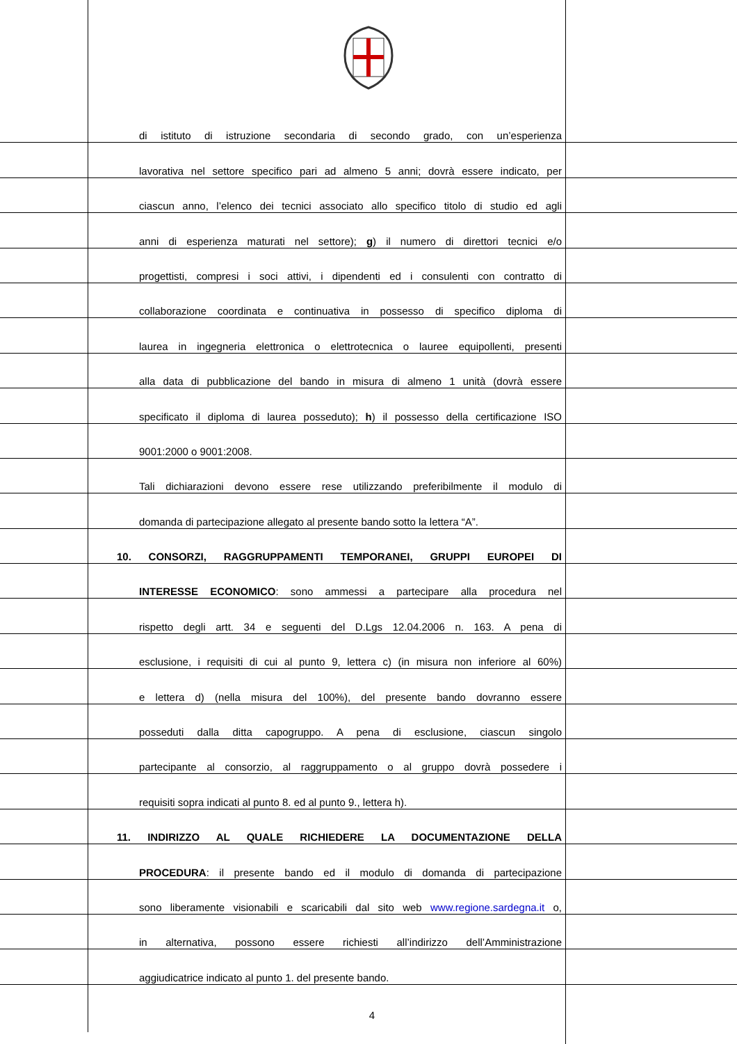di istituto di istruzione secondaria di secondo grado, con un’esperienza
lavorativa nel settore specifico pari ad almeno 5 anni; dovrà essere indicato, per
ciascun anno, l’elenco dei tecnici associato allo specifico titolo di studio ed agli
anni di esperienza maturati nel settore); g) il numero di direttori tecnici e/o
progettisti, compresi i soci attivi, i dipendenti ed i consulenti con contratto di
collaborazione coordinata e continuativa in possesso di specifico diploma di
laurea in ingegneria elettronica o elettrotecnica o lauree equipollenti, presenti
alla data di pubblicazione del bando in misura di almeno 1 unità (dovrà essere
specificato il diploma di laurea posseduto); h) il possesso della certificazione ISO
9001:2000 o 9001:2008.
Tali dichiarazioni devono essere rese utilizzando preferibilmente il modulo di
domanda di partecipazione allegato al presente bando sotto la lettera “A”.
10. CONSORZI, RAGGRUPPAMENTI TEMPORANEI, GRUPPI EUROPEI DI
INTERESSE ECONOMICO: sono ammessi a partecipare alla procedura nel
rispetto degli artt. 34 e seguenti del D.Lgs 12.04.2006 n. 163. A pena di
esclusione, i requisiti di cui al punto 9, lettera c) (in misura non inferiore al 60%)
e lettera d) (nella misura del 100%), del presente bando dovranno essere
posseduti dalla ditta capogruppo. A pena di esclusione, ciascun singolo
partecipante al consorzio, al raggruppamento o al gruppo dovrà possedere i
requisiti sopra indicati al punto 8. ed al punto 9., lettera h).
11. INDIRIZZO AL QUALE RICHIEDERE LA DOCUMENTAZIONE DELLA
PROCEDURA: il presente bando ed il modulo di domanda di partecipazione
sono liberamente visionabili e scaricabili dal sito web www.regione.sardegna.it o,
in alternativa, possono essere richiesti all’indirizzo dell’Amministrazione
aggiudicatrice indicato al punto 1. del presente bando.
4